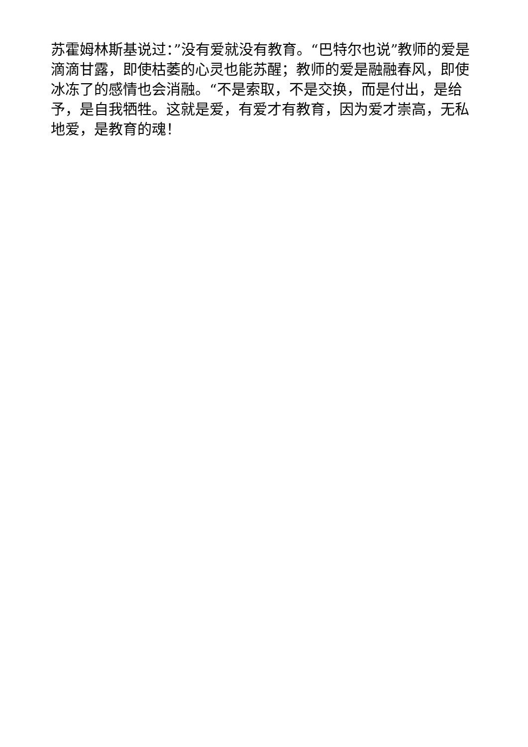苏霍姆林斯基说过：”没有爱就没有教育。“巴特尔也说”教师的爱是滴滴甘露，即使枯萎的心灵也能苏醒；教师的爱是融融春风，即使冰冻了的感情也会消融。“不是索取，不是交换，而是付出，是给予，是自我牺牲。这就是爱，有爱才有教育，因为爱才崇高，无私地爱，是教育的魂！